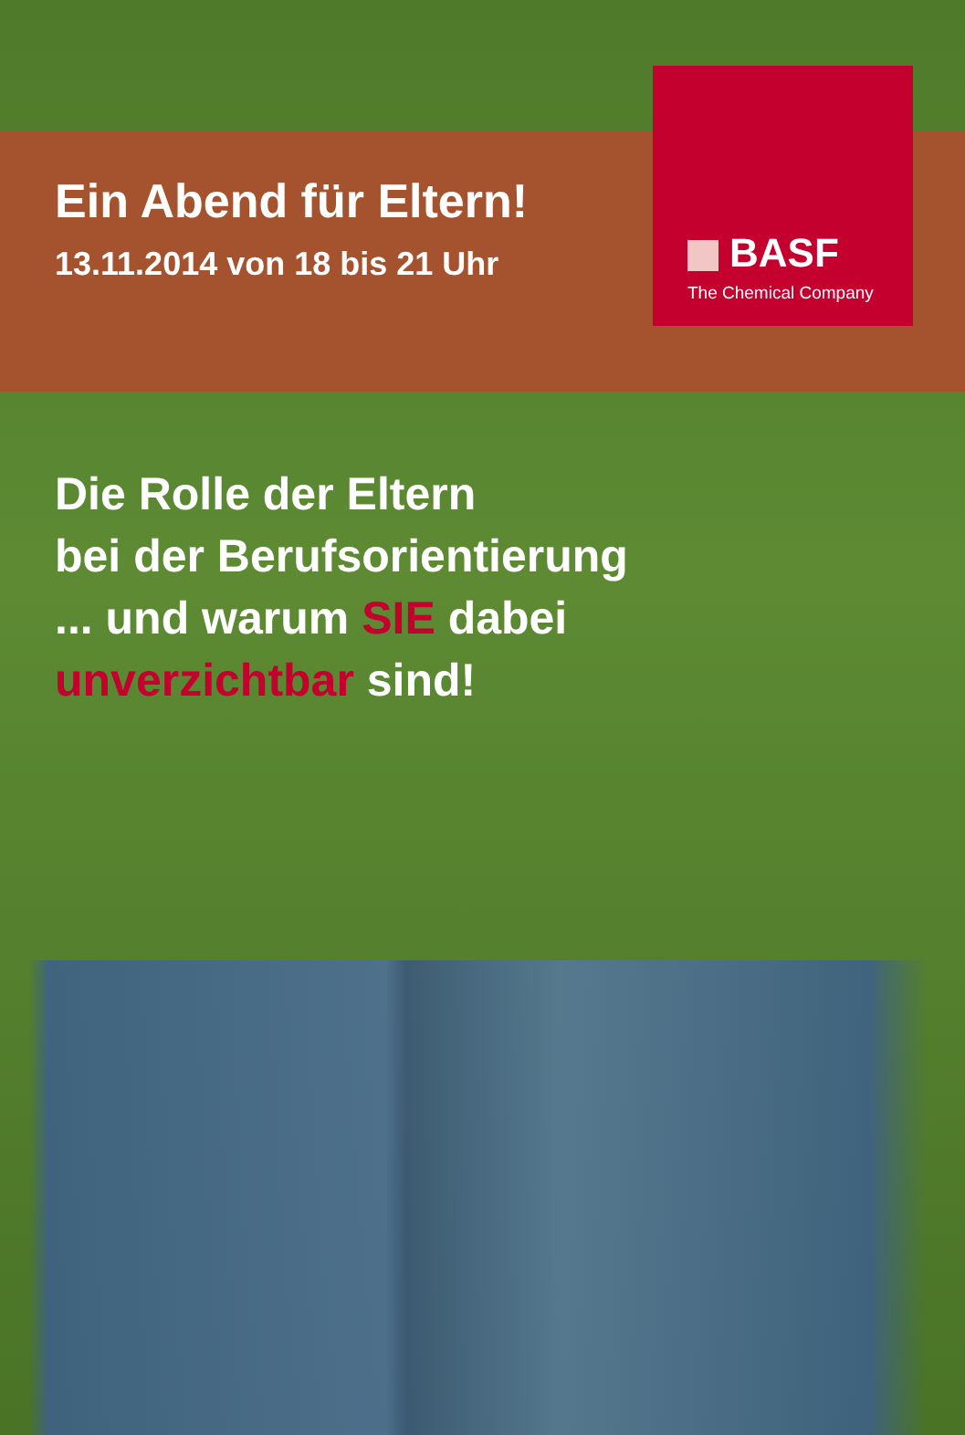Ein Abend für Eltern!
13.11.2014 von 18 bis 21 Uhr
BASF
The Chemical Company
Die Rolle der Eltern
bei der Berufsorientierung
... und warum SIE dabei
unverzichtbar sind!